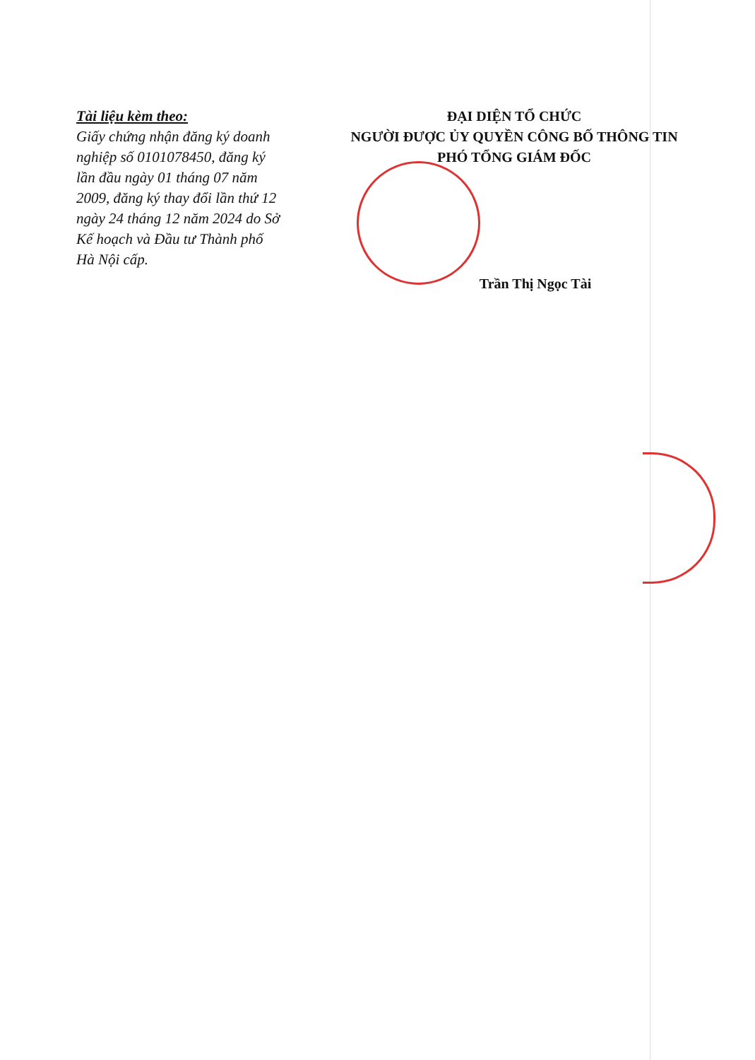Tài liệu kèm theo:
Giấy chứng nhận đăng ký doanh nghiệp số 0101078450, đăng ký lần đầu ngày 01 tháng 07 năm 2009, đăng ký thay đổi lần thứ 12 ngày 24 tháng 12 năm 2024 do Sở Kế hoạch và Đầu tư Thành phố Hà Nội cấp.
ĐẠI DIỆN TỔ CHỨC
NGƯỜI ĐƯỢC ỦY QUYỀN CÔNG BỐ THÔNG TIN
PHÓ TỔNG GIÁM ĐỐC
Trần Thị Ngọc Tài